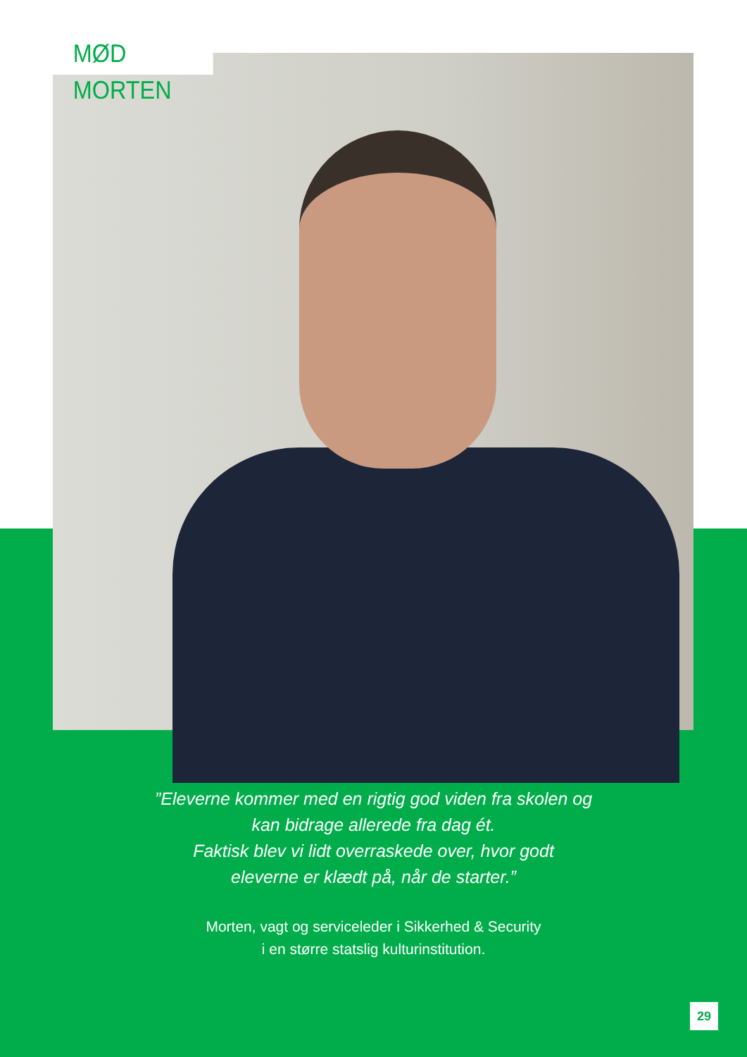MØD MORTEN
”Eleverne kommer med en rigtig god viden fra skolen og
kan bidrage allerede fra dag ét.
Faktisk blev vi lidt overraskede over, hvor godt
eleverne er klædt på, når de starter.”
Morten, vagt og serviceleder i Sikkerhed & Security
i en større statslig kulturinstitution.
29